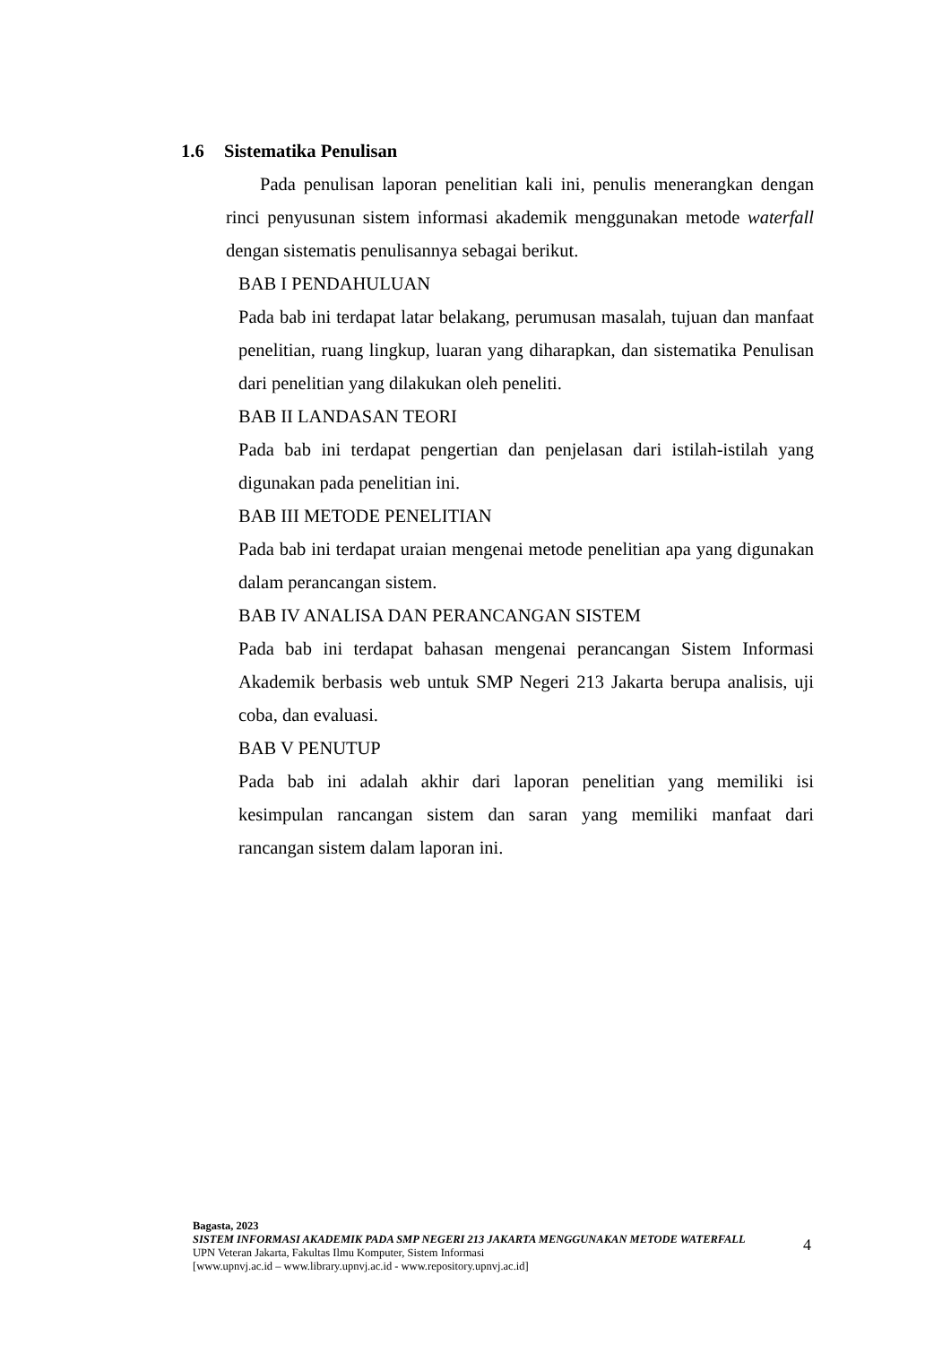1.6 Sistematika Penulisan
Pada penulisan laporan penelitian kali ini, penulis menerangkan dengan rinci penyusunan sistem informasi akademik menggunakan metode waterfall dengan sistematis penulisannya sebagai berikut.
BAB I PENDAHULUAN
Pada bab ini terdapat latar belakang, perumusan masalah, tujuan dan manfaat penelitian, ruang lingkup, luaran yang diharapkan, dan sistematika Penulisan dari penelitian yang dilakukan oleh peneliti.
BAB II LANDASAN TEORI
Pada bab ini terdapat pengertian dan penjelasan dari istilah-istilah yang digunakan pada penelitian ini.
BAB III METODE PENELITIAN
Pada bab ini terdapat uraian mengenai metode penelitian apa yang digunakan dalam perancangan sistem.
BAB IV ANALISA DAN PERANCANGAN SISTEM
Pada bab ini terdapat bahasan mengenai perancangan Sistem Informasi Akademik berbasis web untuk SMP Negeri 213 Jakarta berupa analisis, uji coba, dan evaluasi.
BAB V PENUTUP
Pada bab ini adalah akhir dari laporan penelitian yang memiliki isi kesimpulan rancangan sistem dan saran yang memiliki manfaat dari rancangan sistem dalam laporan ini.
Bagasta, 2023
SISTEM INFORMASI AKADEMIK PADA SMP NEGERI 213 JAKARTA MENGGUNAKAN METODE WATERFALL
UPN Veteran Jakarta, Fakultas Ilmu Komputer, Sistem Informasi
[www.upnvj.ac.id – www.library.upnvj.ac.id - www.repository.upnvj.ac.id]
4